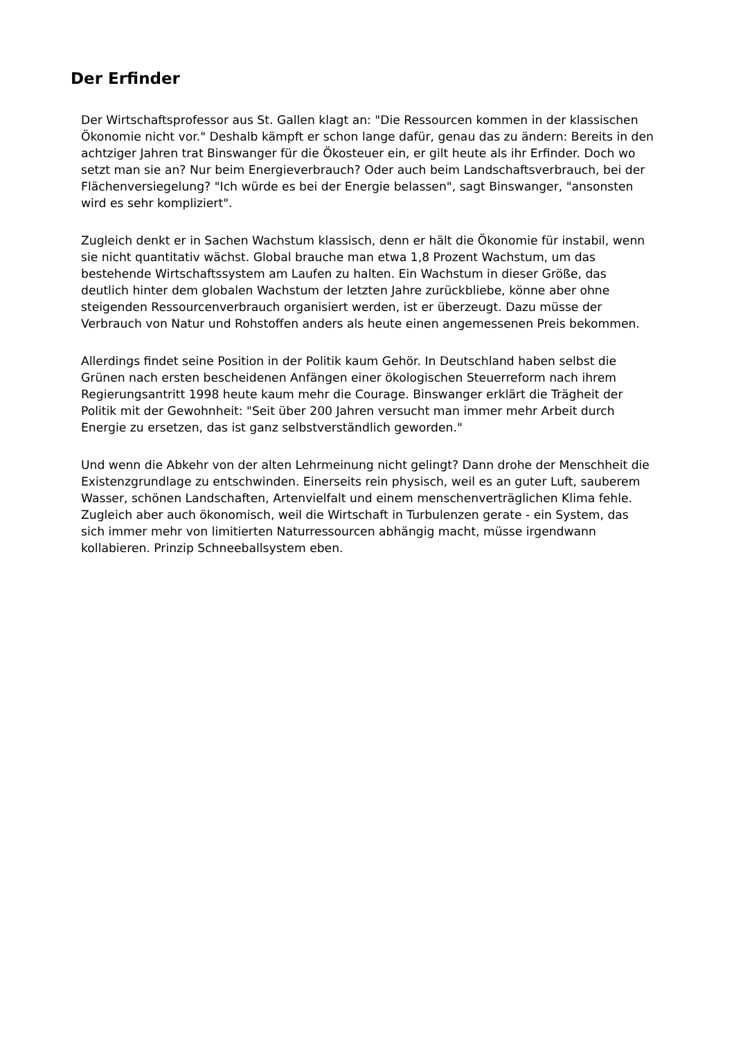Der Erfinder
Der Wirtschaftsprofessor aus St. Gallen klagt an: "Die Ressourcen kommen in der klassischen Ökonomie nicht vor." Deshalb kämpft er schon lange dafür, genau das zu ändern: Bereits in den achtziger Jahren trat Binswanger für die Ökosteuer ein, er gilt heute als ihr Erfinder. Doch wo setzt man sie an? Nur beim Energieverbrauch? Oder auch beim Landschaftsverbrauch, bei der Flächenversiegelung? "Ich würde es bei der Energie belassen", sagt Binswanger, "ansonsten wird es sehr kompliziert".
Zugleich denkt er in Sachen Wachstum klassisch, denn er hält die Ökonomie für instabil, wenn sie nicht quantitativ wächst. Global brauche man etwa 1,8 Prozent Wachstum, um das bestehende Wirtschaftssystem am Laufen zu halten. Ein Wachstum in dieser Größe, das deutlich hinter dem globalen Wachstum der letzten Jahre zurückbliebe, könne aber ohne steigenden Ressourcenverbrauch organisiert werden, ist er überzeugt. Dazu müsse der Verbrauch von Natur und Rohstoffen anders als heute einen angemessenen Preis bekommen.
Allerdings findet seine Position in der Politik kaum Gehör. In Deutschland haben selbst die Grünen nach ersten bescheidenen Anfängen einer ökologischen Steuerreform nach ihrem Regierungsantritt 1998 heute kaum mehr die Courage. Binswanger erklärt die Trägheit der Politik mit der Gewohnheit: "Seit über 200 Jahren versucht man immer mehr Arbeit durch Energie zu ersetzen, das ist ganz selbstverständlich geworden."
Und wenn die Abkehr von der alten Lehrmeinung nicht gelingt? Dann drohe der Menschheit die Existenzgrundlage zu entschwinden. Einerseits rein physisch, weil es an guter Luft, sauberem Wasser, schönen Landschaften, Artenvielfalt und einem menschenverträglichen Klima fehle. Zugleich aber auch ökonomisch, weil die Wirtschaft in Turbulenzen gerate - ein System, das sich immer mehr von limitierten Naturressourcen abhängig macht, müsse irgendwann kollabieren. Prinzip Schneeballsystem eben.